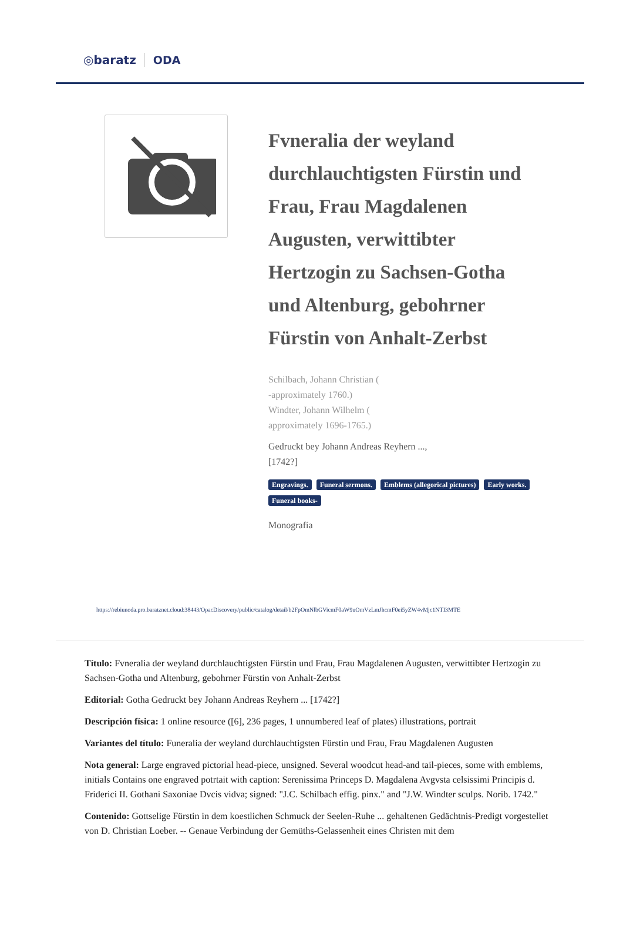◎baratz ODA
Fvneralia der weyland durchlauchtigsten Fürstin und Frau, Frau Magdalenen Augusten, verwittibter Hertzogin zu Sachsen-Gotha und Altenburg, gebohrner Fürstin von Anhalt-Zerbst
Schilbach, Johann Christian (
-approximately 1760.)
Windter, Johann Wilhelm (
approximately 1696-1765.)
Gedruckt bey Johann Andreas Reyhern ...,
[1742?]
Engravings. Funeral sermons. Emblems (allegorical pictures) Early works. Funeral books-
Monografía
https://rebiunoda.pro.baratznet.cloud:38443/OpacDiscovery/public/catalog/detail/b2FpOmNlbGVicmF0aW9uOmVzLmJhcmF0ei5yZW4vMjc1NTI3MTE
Título: Fvneralia der weyland durchlauchtigsten Fürstin und Frau, Frau Magdalenen Augusten, verwittibter Hertzogin zu Sachsen-Gotha und Altenburg, gebohrner Fürstin von Anhalt-Zerbst
Editorial: Gotha Gedruckt bey Johann Andreas Reyhern ... [1742?]
Descripción física: 1 online resource ([6], 236 pages, 1 unnumbered leaf of plates) illustrations, portrait
Variantes del título: Funeralia der weyland durchlauchtigsten Fürstin und Frau, Frau Magdalenen Augusten
Nota general: Large engraved pictorial head-piece, unsigned. Several woodcut head-and tail-pieces, some with emblems, initials Contains one engraved potrtait with caption: Serenissima Princeps D. Magdalena Avgvsta celsissimi Principis d. Friderici II. Gothani Saxoniae Dvcis vidva; signed: "J.C. Schilbach effig. pinx." and "J.W. Windter sculps. Norib. 1742."
Contenido: Gottselige Fürstin in dem koestlichen Schmuck der Seelen-Ruhe ... gehaltenen Gedächtnis-Predigt vorgestellet von D. Christian Loeber. -- Genaue Verbindung der Gemüths-Gelassenheit eines Christen mit dem